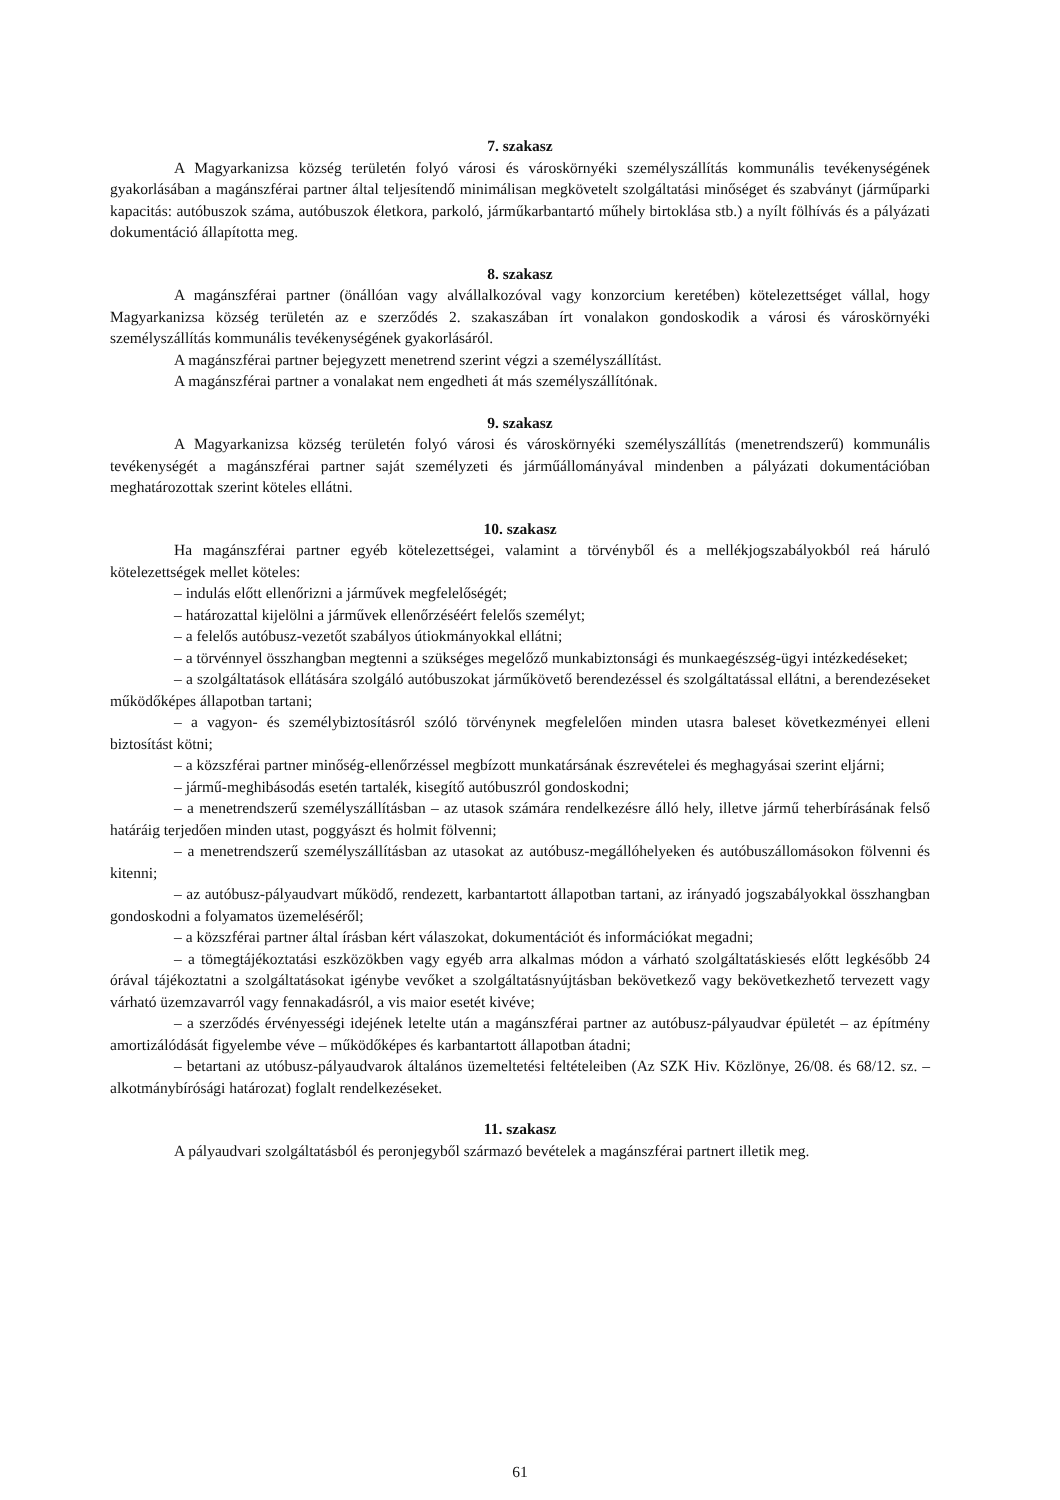7. szakasz
A Magyarkanizsa község területén folyó városi és városkörnyéki személyszállítás kommunális tevékenységének gyakorlásában a magánszférai partner által teljesítendő minimálisan megkövetelt szolgáltatási minőséget és szabványt (járműparki kapacitás: autóbuszok száma, autóbuszok életkora, parkoló, járműkarbantartó műhely birtoklása stb.) a nyílt fölhívás és a pályázati dokumentáció állapította meg.
8. szakasz
A magánszférai partner (önállóan vagy alvállalkozóval vagy konzorcium keretében) kötelezettséget vállal, hogy Magyarkanizsa község területén az e szerződés 2. szakaszában írt vonalakon gondoskodik a városi és városkörnyéki személyszállítás kommunális tevékenységének gyakorlásáról.
A magánszférai partner bejegyzett menetrend szerint végzi a személyszállítást.
A magánszférai partner a vonalakat nem engedheti át más személyszállítónak.
9. szakasz
A Magyarkanizsa község területén folyó városi és városkörnyéki személyszállítás (menetrendszerű) kommunális tevékenységét a magánszférai partner saját személyzeti és járműállományával mindenben a pályázati dokumentációban meghatározottak szerint köteles ellátni.
10. szakasz
Ha magánszférai partner egyéb kötelezettségei, valamint a törvényből és a mellékjogszabályokból reá háruló kötelezettségek mellet köteles:
– indulás előtt ellenőrizni a járművek megfelelőségét;
– határozattal kijelölni a járművek ellenőrzéséért felelős személyt;
– a felelős autóbusz-vezetőt szabályos útiokmányokkal ellátni;
– a törvénnyel összhangban megtenni a szükséges megelőző munkabiztonsági és munkaegészség-ügyi intézkedéseket;
– a szolgáltatások ellátására szolgáló autóbuszokat járműkövető berendezéssel és szolgáltatással ellátni, a berendezéseket működőképes állapotban tartani;
– a vagyon- és személybiztosításról szóló törvénynek megfelelően minden utasra baleset következményei elleni biztosítást kötni;
– a közszférai partner minőség-ellenőrzéssel megbízott munkatársának észrevételei és meghagyásai szerint eljárni;
– jármű-meghibásodás esetén tartalék, kisegítő autóbuszról gondoskodni;
– a menetrendszerű személyszállításban – az utasok számára rendelkezésre álló hely, illetve jármű teherbírásának felső határáig terjedően minden utast, poggyászt és holmit fölvenni;
– a menetrendszerű személyszállításban az utasokat az autóbusz-megállóhelyeken és autóbuszállomásokon fölvenni és kitenni;
– az autóbusz-pályaudvart működő, rendezett, karbantartott állapotban tartani, az irányadó jogszabályokkal összhangban gondoskodni a folyamatos üzemeléséről;
– a közszférai partner által írásban kért válaszokat, dokumentációt és információkat megadni;
– a tömegtájékoztatási eszközökben vagy egyéb arra alkalmas módon a várható szolgáltatáskiesés előtt legkésőbb 24 órával tájékoztatni a szolgáltatásokat igénybe vevőket a szolgáltatásnyújtásban bekövetkező vagy bekövetkezhető tervezett vagy várható üzemzavarról vagy fennakadásról, a vis maior esetét kivéve;
– a szerződés érvényességi idejének letelte után a magánszférai partner az autóbusz-pályaudvar épületét – az építmény amortizálódását figyelembe véve – működőképes és karbantartott állapotban átadni;
– betartani az utóbusz-pályaudvarok általános üzemeltetési feltételeiben (Az SZK Hiv. Közlönye, 26/08. és 68/12. sz. – alkotmánybírósági határozat) foglalt rendelkezéseket.
11. szakasz
A pályaudvari szolgáltatásból és peronjegyből származó bevételek a magánszférai partnert illetik meg.
61